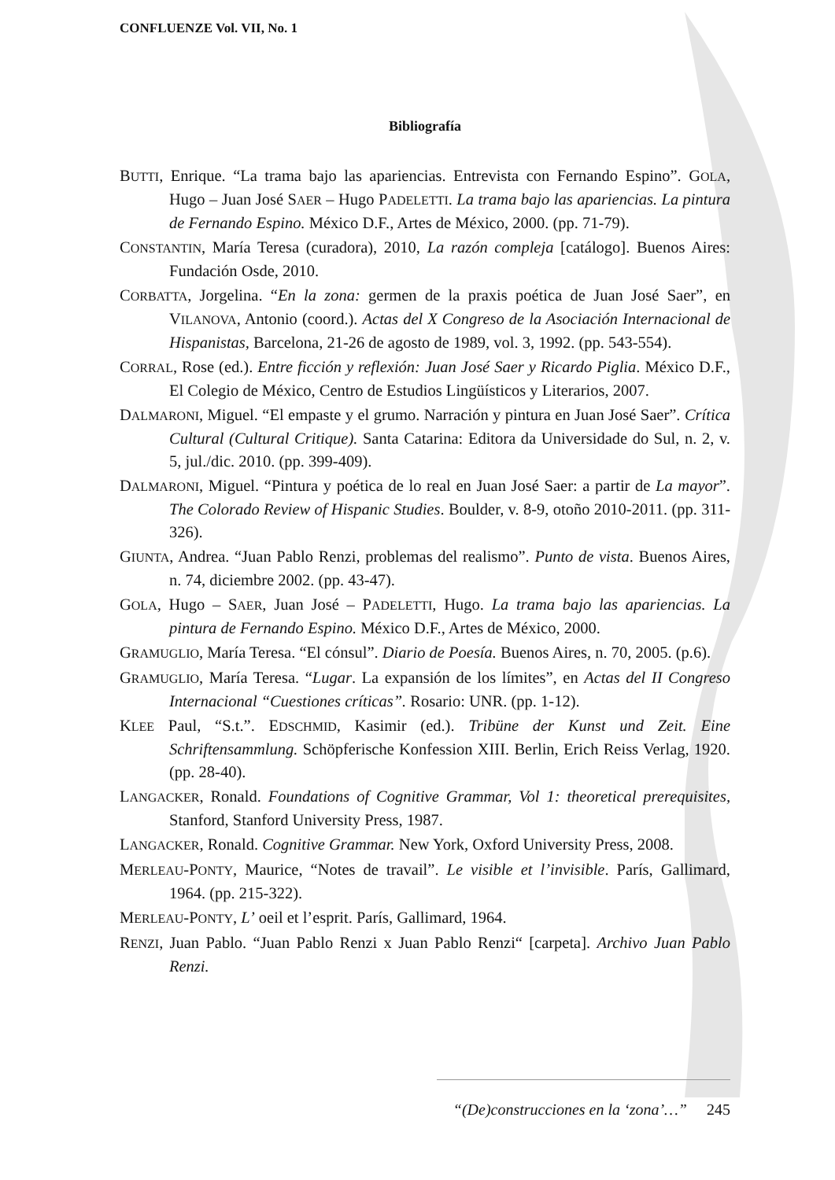CONFLUENZE Vol. VII, No. 1
Bibliografía
BUTTI, Enrique. “La trama bajo las apariencias. Entrevista con Fernando Espino”. GOLA, Hugo – Juan José SAER – Hugo PADELETTI. La trama bajo las apariencias. La pintura de Fernando Espino. México D.F., Artes de México, 2000. (pp. 71-79).
CONSTANTIN, María Teresa (curadora), 2010, La razón compleja [catálogo]. Buenos Aires: Fundación Osde, 2010.
CORBATTA, Jorgelina. “En la zona: germen de la praxis poética de Juan José Saer”, en VILANOVA, Antonio (coord.). Actas del X Congreso de la Asociación Internacional de Hispanistas, Barcelona, 21-26 de agosto de 1989, vol. 3, 1992. (pp. 543-554).
CORRAL, Rose (ed.). Entre ficción y reflexión: Juan José Saer y Ricardo Piglia. México D.F., El Colegio de México, Centro de Estudios Lingüísticos y Literarios, 2007.
DALMARONI, Miguel. “El empaste y el grumo. Narración y pintura en Juan José Saer”. Crítica Cultural (Cultural Critique). Santa Catarina: Editora da Universidade do Sul, n. 2, v. 5, jul./dic. 2010. (pp. 399-409).
DALMARONI, Miguel. “Pintura y poética de lo real en Juan José Saer: a partir de La mayor”. The Colorado Review of Hispanic Studies. Boulder, v. 8-9, otoño 2010-2011. (pp. 311-326).
GIUNTA, Andrea. “Juan Pablo Renzi, problemas del realismo”. Punto de vista. Buenos Aires, n. 74, diciembre 2002. (pp. 43-47).
GOLA, Hugo – SAER, Juan José – PADELETTI, Hugo. La trama bajo las apariencias. La pintura de Fernando Espino. México D.F., Artes de México, 2000.
GRAMUGLIO, María Teresa. “El cónsul”. Diario de Poesía. Buenos Aires, n. 70, 2005. (p.6).
GRAMUGLIO, María Teresa. “Lugar. La expansión de los límites”, en Actas del II Congreso Internacional “Cuestiones críticas”. Rosario: UNR. (pp. 1-12).
KLEE Paul, “S.t.”. EDSCHMID, Kasimir (ed.). Tribüne der Kunst und Zeit. Eine Schriftensammlung. Schöpferische Konfession XIII. Berlin, Erich Reiss Verlag, 1920. (pp. 28-40).
LANGACKER, Ronald. Foundations of Cognitive Grammar, Vol 1: theoretical prerequisites, Stanford, Stanford University Press, 1987.
LANGACKER, Ronald. Cognitive Grammar. New York, Oxford University Press, 2008.
MERLEAU-PONTY, Maurice, “Notes de travail”. Le visible et l’invisible. París, Gallimard, 1964. (pp. 215-322).
MERLEAU-PONTY, L’ oeil et l’esprit. París, Gallimard, 1964.
RENZI, Juan Pablo. “Juan Pablo Renzi x Juan Pablo Renzi“ [carpeta]. Archivo Juan Pablo Renzi.
“(De)construcciones en la ‘zona’…” 245